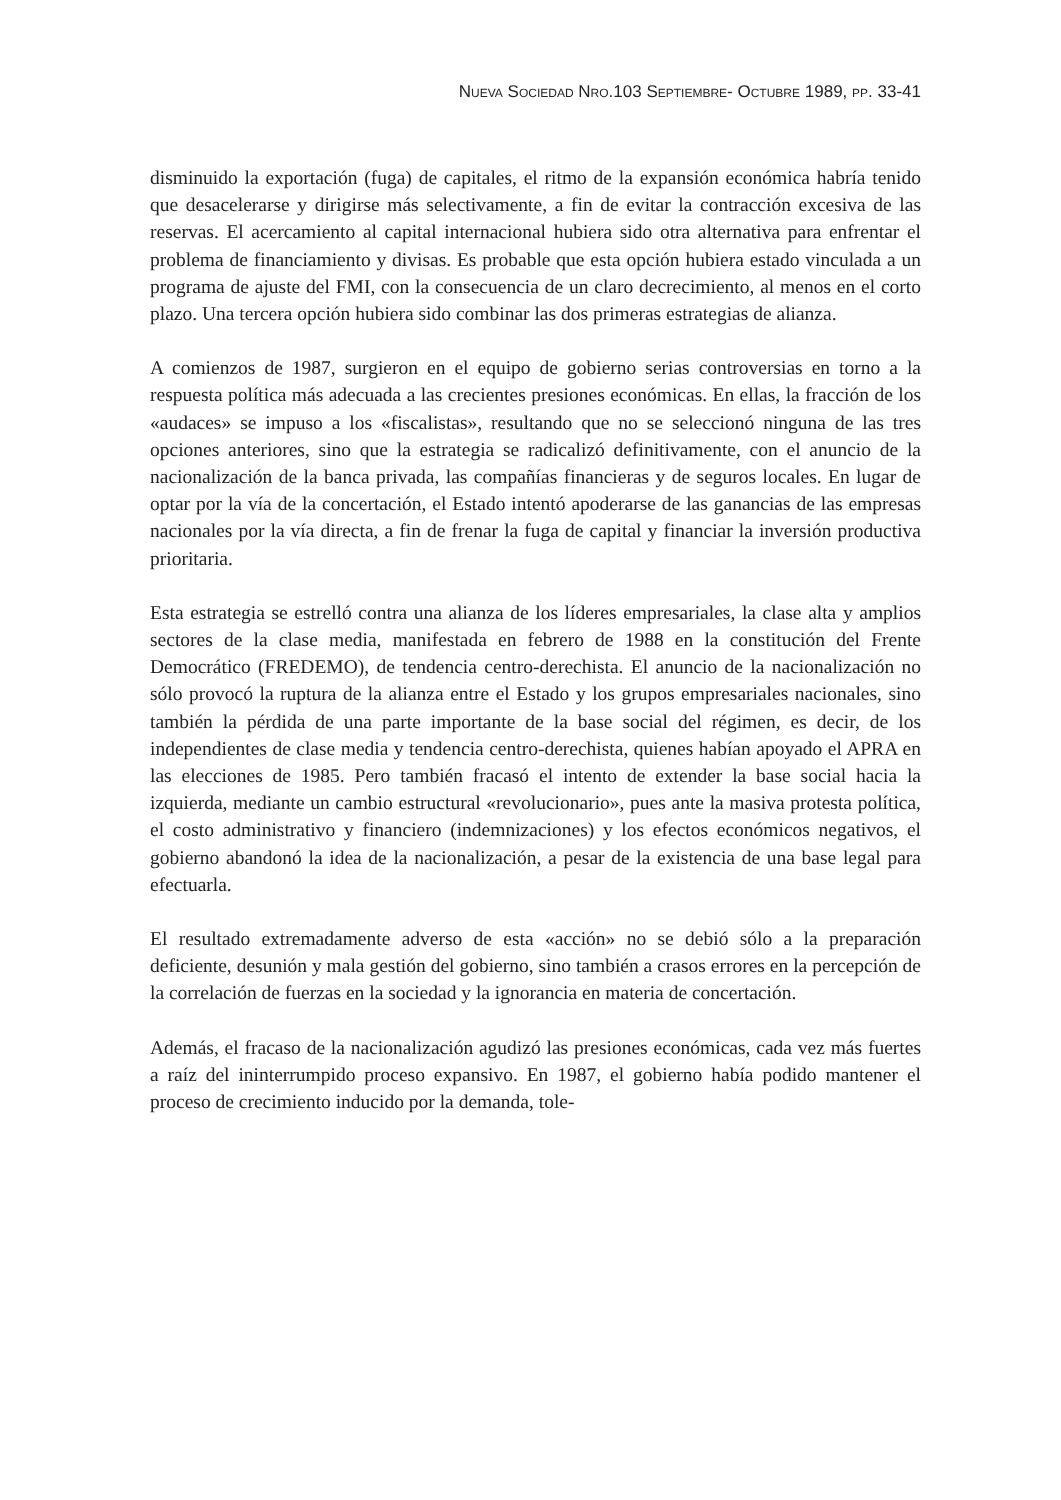NUEVA SOCIEDAD NRO.103 SEPTIEMBRE- OCTUBRE 1989, PP. 33-41
disminuido la exportación (fuga) de capitales, el ritmo de la expansión económica habría tenido que desacelerarse y dirigirse más selectivamente, a fin de evitar la contracción excesiva de las reservas. El acercamiento al capital internacional hubiera sido otra alternativa para enfrentar el problema de financiamiento y divisas. Es probable que esta opción hubiera estado vinculada a un programa de ajuste del FMI, con la consecuencia de un claro decrecimiento, al menos en el corto plazo. Una tercera opción hubiera sido combinar las dos primeras estrategias de alianza.
A comienzos de 1987, surgieron en el equipo de gobierno serias controversias en torno a la respuesta política más adecuada a las crecientes presiones económicas. En ellas, la fracción de los «audaces» se impuso a los «fiscalistas», resultando que no se seleccionó ninguna de las tres opciones anteriores, sino que la estrategia se radicalizó definitivamente, con el anuncio de la nacionalización de la banca privada, las compañías financieras y de seguros locales. En lugar de optar por la vía de la concertación, el Estado intentó apoderarse de las ganancias de las empresas nacionales por la vía directa, a fin de frenar la fuga de capital y financiar la inversión productiva prioritaria.
Esta estrategia se estrelló contra una alianza de los líderes empresariales, la clase alta y amplios sectores de la clase media, manifestada en febrero de 1988 en la constitución del Frente Democrático (FREDEMO), de tendencia centro-derechista. El anuncio de la nacionalización no sólo provocó la ruptura de la alianza entre el Estado y los grupos empresariales nacionales, sino también la pérdida de una parte importante de la base social del régimen, es decir, de los independientes de clase media y tendencia centro-derechista, quienes habían apoyado el APRA en las elecciones de 1985. Pero también fracasó el intento de extender la base social hacia la izquierda, mediante un cambio estructural «revolucionario», pues ante la masiva protesta política, el costo administrativo y financiero (indemnizaciones) y los efectos económicos negativos, el gobierno abandonó la idea de la nacionalización, a pesar de la existencia de una base legal para efectuarla.
El resultado extremadamente adverso de esta «acción» no se debió sólo a la preparación deficiente, desunión y mala gestión del gobierno, sino también a crasos errores en la percepción de la correlación de fuerzas en la sociedad y la ignorancia en materia de concertación.
Además, el fracaso de la nacionalización agudizó las presiones económicas, cada vez más fuertes a raíz del ininterrumpido proceso expansivo. En 1987, el gobierno había podido mantener el proceso de crecimiento inducido por la demanda, tole-